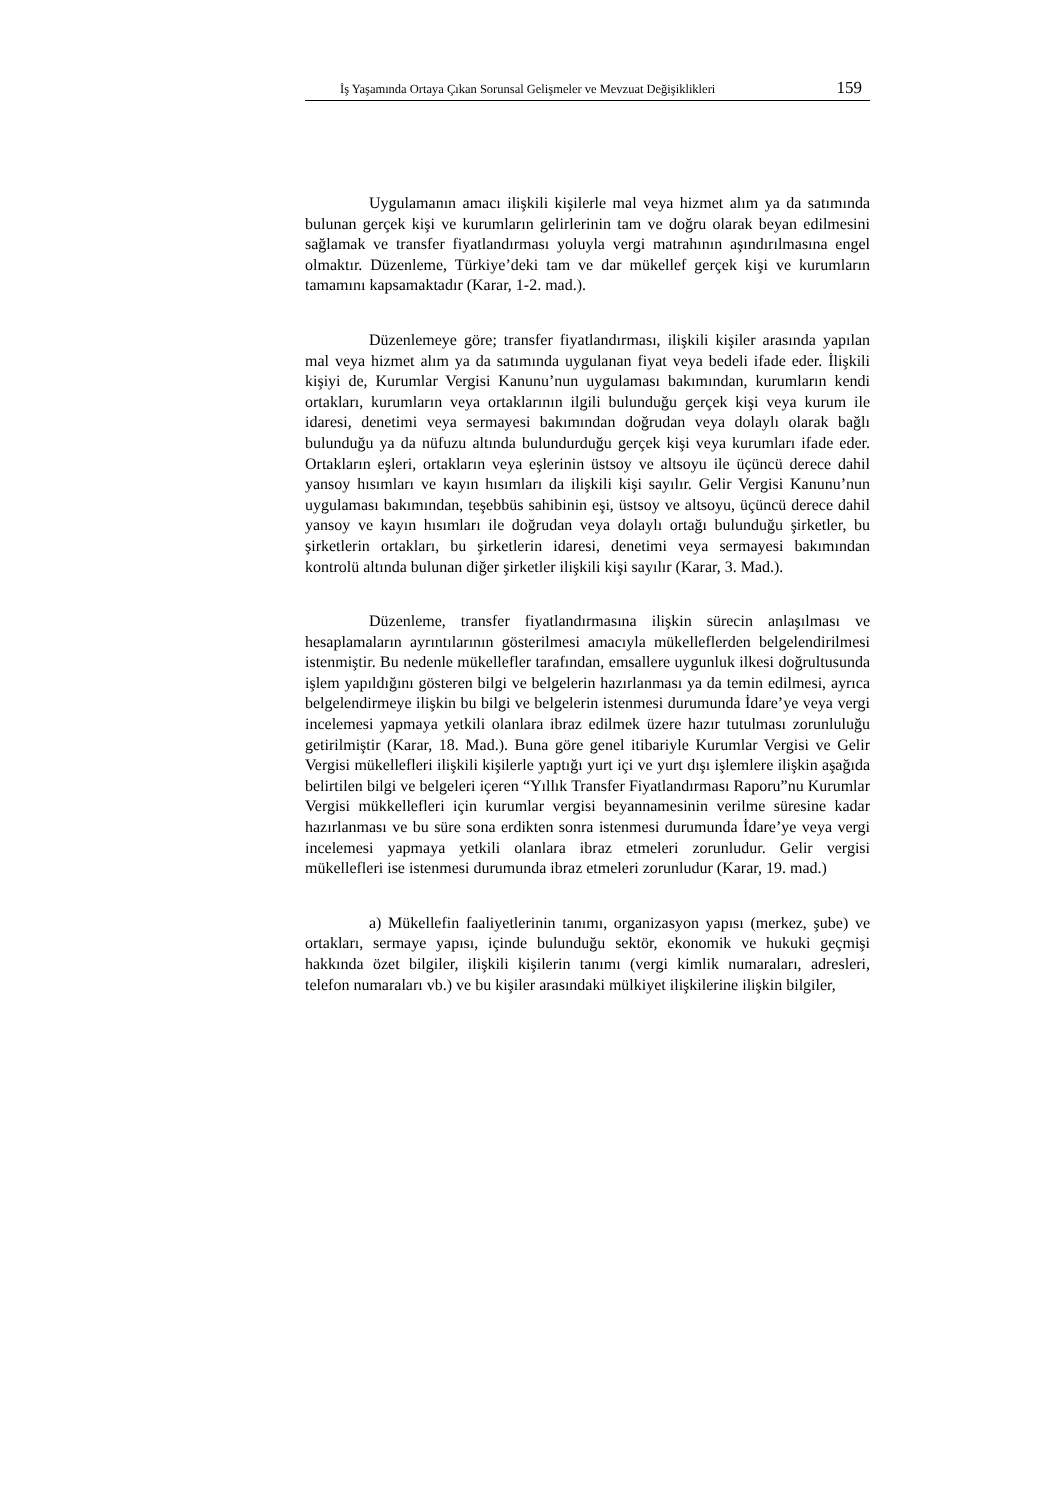İş Yaşamında Ortaya Çıkan Sorunsal Gelişmeler ve Mevzuat Değişiklikleri 159
Uygulamanın amacı ilişkili kişilerle mal veya hizmet alım ya da satımında bulunan gerçek kişi ve kurumların gelirlerinin tam ve doğru olarak beyan edilmesini sağlamak ve transfer fiyatlandırması yoluyla vergi matrahının aşındırılmasına engel olmaktır. Düzenleme, Türkiye’deki tam ve dar mükellef gerçek kişi ve kurumların tamamını kapsamaktadır (Karar, 1-2. mad.).
Düzenlemeye göre; transfer fiyatlandırması, ilişkili kişiler arasında yapılan mal veya hizmet alım ya da satımında uygulanan fiyat veya bedeli ifade eder. İlişkili kişiyi de, Kurumlar Vergisi Kanunu’nun uygulaması bakımından, kurumların kendi ortakları, kurumların veya ortaklarının ilgili bulunduğu gerçek kişi veya kurum ile idaresi, denetimi veya sermayesi bakımından doğrudan veya dolaylı olarak bağlı bulunduğu ya da nüfuzu altında bulundurduğu gerçek kişi veya kurumları ifade eder. Ortakların eşleri, ortakların veya eşlerinin üstsoy ve altsoyu ile üçüncü derece dahil yansoy hısımları ve kayın hısımları da ilişkili kişi sayılır. Gelir Vergisi Kanunu’nun uygulaması bakımından, teşebbüs sahibinin eşi, üstsoy ve altsoyu, üçüncü derece dahil yansoy ve kayın hısımları ile doğrudan veya dolaylı ortağı bulunduğu şirketler, bu şirketlerin ortakları, bu şirketlerin idaresi, denetimi veya sermayesi bakımından kontrolü altında bulunan diğer şirketler ilişkili kişi sayılır (Karar, 3. Mad.).
Düzenleme, transfer fiyatlandırmasına ilişkin sürecin anlaşılması ve hesaplamaların ayrıntılarının gösterilmesi amacıyla mükelleflerden belgelendirilmesi istenmiştir. Bu nedenle mükellefler tarafından, emsallere uygunluk ilkesi doğrultusunda işlem yapıldığını gösteren bilgi ve belgelerin hazırlanması ya da temin edilmesi, ayrıca belgelendirmeye ilişkin bu bilgi ve belgelerin istenmesi durumunda İdare’ye veya vergi incelemesi yapmaya yetkili olanlara ibraz edilmek üzere hazır tutulması zorunluluğu getirilmiştir (Karar, 18. Mad.). Buna göre genel itibariyle Kurumlar Vergisi ve Gelir Vergisi mükellefleri ilişkili kişilerle yaptığı yurt içi ve yurt dışı işlemlere ilişkin aşağıda belirtilen bilgi ve belgeleri içeren “Yıllık Transfer Fiyatlandırması Raporu”nu Kurumlar Vergisi mükkellefleri için kurumlar vergisi beyannamesinin verilme süresine kadar hazırlanması ve bu süre sona erdikten sonra istenmesi durumunda İdare’ye veya vergi incelemesi yapmaya yetkili olanlara ibraz etmeleri zorunludur. Gelir vergisi mükellefleri ise istenmesi durumunda ibraz etmeleri zorunludur (Karar, 19. mad.)
a) Mükellefin faaliyetlerinin tanımı, organizasyon yapısı (merkez, şube) ve ortakları, sermaye yapısı, içinde bulunduğu sektör, ekonomik ve hukuki geçmişi hakkında özet bilgiler, ilişkili kişilerin tanımı (vergi kimlik numaraları, adresleri, telefon numaraları vb.) ve bu kişiler arasındaki mülkiyet ilişkilerine ilişkin bilgiler,